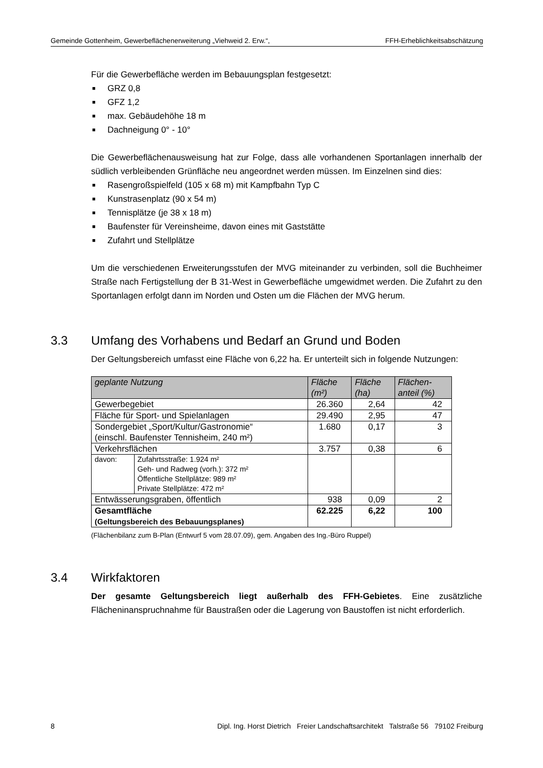Gemeinde Gottenheim, Gewerbeflächenerweiterung „Viehweid 2. Erw.“, FFH-Erheblichkeitsabschätzung
Für die Gewerbefläche werden im Bebauungsplan festgesetzt:
■ GRZ 0,8
■ GFZ 1,2
■ max. Gebäudehöhe 18 m
■ Dachneigung 0° - 10°
Die Gewerbeflächenausweisung hat zur Folge, dass alle vorhandenen Sportanlagen innerhalb der südlich verbleibenden Grünfläche neu angeordnet werden müssen. Im Einzelnen sind dies:
■ Rasengroßspielfeld (105 x 68 m) mit Kampfbahn Typ C
■ Kunstrasenplatz (90 x 54 m)
■ Tennisplätze (je 38 x 18 m)
■ Baufenster für Vereinsheime, davon eines mit Gaststätte
■ Zufahrt und Stellplätze
Um die verschiedenen Erweiterungsstufen der MVG miteinander zu verbinden, soll die Buchheimer Straße nach Fertigstellung der B 31-West in Gewerbefläche umgewidmet werden. Die Zufahrt zu den Sportanlagen erfolgt dann im Norden und Osten um die Flächen der MVG herum.
3.3 Umfang des Vorhabens und Bedarf an Grund und Boden
Der Geltungsbereich umfasst eine Fläche von 6,22 ha. Er unterteilt sich in folgende Nutzungen:
| geplante Nutzung | | Fläche (m²) | Fläche (ha) | Flächen- anteil (%) |
| --- | --- | --- | --- | --- |
| Gewerbegebiet | | 26.360 | 2,64 | 42 |
| Fläche für Sport- und Spielanlagen | | 29.490 | 2,95 | 47 |
| Sondergebiet „Sport/Kultur/Gastronomie“ (einschl. Baufenster Tennisheim, 240 m²) | | 1.680 | 0,17 | 3 |
| Verkehrsflächen | | 3.757 | 0,38 | 6 |
| davon: | Zufahrtsstraße: 1.924 m² Geh- und Radweg (vorh.): 372 m² Öffentliche Stellplätze: 989 m² Private Stellplätze: 472 m² | | | |
| Entwässerungsgraben, öffentlich | | 938 | 0,09 | 2 |
| Gesamtfläche (Geltungsbereich des Bebauungsplanes) | | 62.225 | 6,22 | 100 |
(Flächenbilanz zum B-Plan (Entwurf 5 vom 28.07.09), gem. Angaben des Ing.-Büro Ruppel)
3.4 Wirkfaktoren
Der gesamte Geltungsbereich liegt außerhalb des FFH-Gebietes. Eine zusätzliche Flächeninanspruchnahme für Baustraßen oder die Lagerung von Baustoffen ist nicht erforderlich.
8 Dipl. Ing. Horst Dietrich Freier Landschaftsarchitekt Talstraße 56 79102 Freiburg